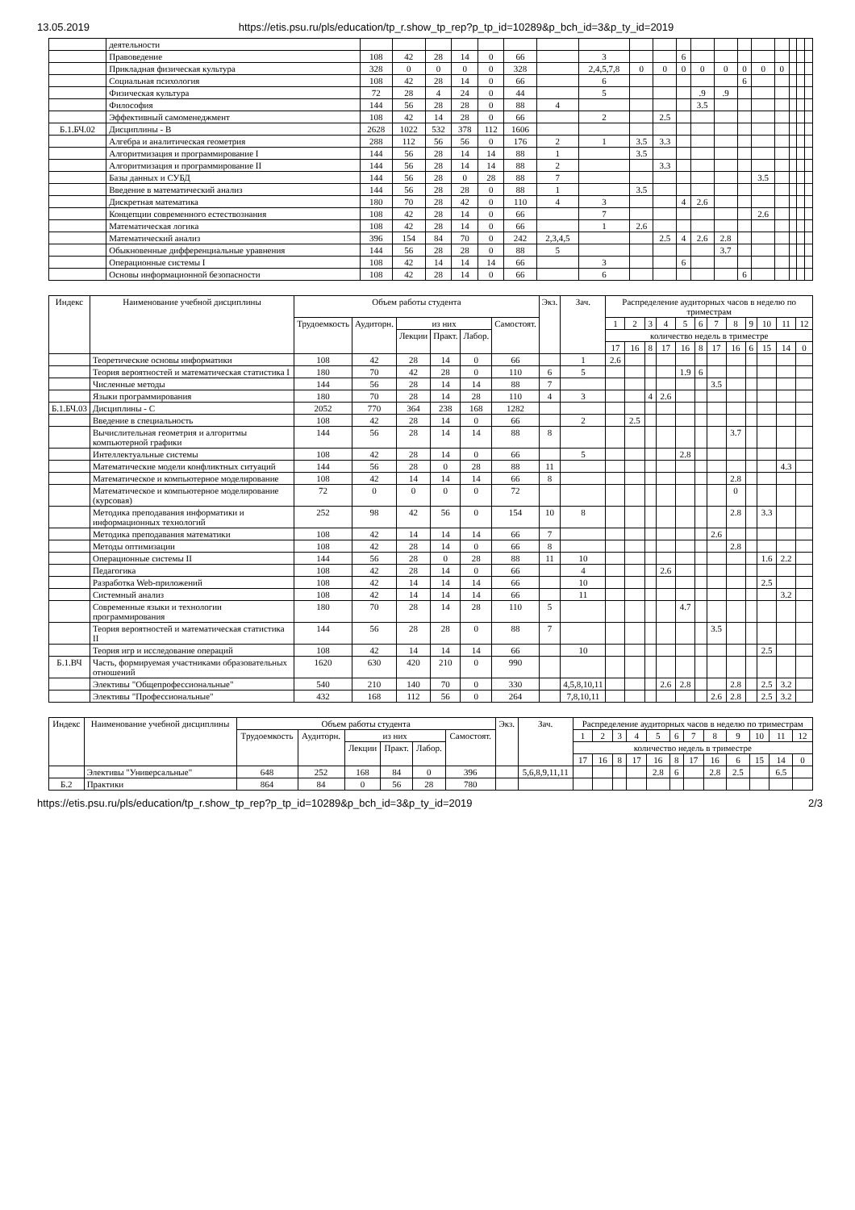13.05.2019 https://etis.psu.ru/pls/education/tp_r.show_tp_rep?p_tp_id=10289&p_bch_id=3&p_ty_id=2019
| | деятельности | | | | | | | | | | | | | | | | | | | |
| | Правоведение | 108 | 42 | 28 | 14 | 0 | 66 | | 3 | | | 6 | | | | | | | | |
| | Прикладная физическая культура | 328 | 0 | 0 | 0 | 0 | 328 | | 2,4,5,7,8 | 0 | 0 | 0 | 0 | 0 | 0 | 0 | 0 | | | |
| | Социальная психология | 108 | 42 | 28 | 14 | 0 | 66 | | 6 | | | | | | 6 | | | | | |
| | Физическая культура | 72 | 28 | 4 | 24 | 0 | 44 | | 5 | | | | .9 | .9 | | | | | | |
| | Философия | 144 | 56 | 28 | 28 | 0 | 88 | 4 | | | | | 3.5 | | | | | | | |
| | Эффективный самоменеджмент | 108 | 42 | 14 | 28 | 0 | 66 | | 2 | | 2.5 | | | | | | | | | |
| Б.1.БЧ.02 | Дисциплины - В | 2628 | 1022 | 532 | 378 | 112 | 1606 | | | | | | | | | | | | | |
| | Алгебра и аналитическая геометрия | 288 | 112 | 56 | 56 | 0 | 176 | 2 | 1 | 3.5 | 3.3 | | | | | | | | | |
| | Алгоритмизация и программирование I | 144 | 56 | 28 | 14 | 14 | 88 | 1 | | 3.5 | | | | | | | | | | |
| | Алгоритмизация и программирование II | 144 | 56 | 28 | 14 | 14 | 88 | 2 | | | 3.3 | | | | | | | | | |
| | Базы данных и СУБД | 144 | 56 | 28 | 0 | 28 | 88 | 7 | | | | | | | | 3.5 | | | | |
| | Введение в математический анализ | 144 | 56 | 28 | 28 | 0 | 88 | 1 | | 3.5 | | | | | | | | | | |
| | Дискретная математика | 180 | 70 | 28 | 42 | 0 | 110 | 4 | 3 | | | 4 | 2.6 | | | | | | | |
| | Концепции современного естествознания | 108 | 42 | 28 | 14 | 0 | 66 | | 7 | | | | | | | 2.6 | | | | |
| | Математическая логика | 108 | 42 | 28 | 14 | 0 | 66 | | 1 | 2.6 | | | | | | | | | | |
| | Математический анализ | 396 | 154 | 84 | 70 | 0 | 242 | 2,3,4,5 | | | 2.5 | 4 | 2.6 | 2.8 | | | | | | |
| | Обыкновенные дифференциальные уравнения | 144 | 56 | 28 | 28 | 0 | 88 | 5 | | | | | | 3.7 | | | | | | |
| | Операционные системы I | 108 | 42 | 14 | 14 | 14 | 66 | | 3 | | | 6 | | | | | | | | |
| | Основы информационной безопасности | 108 | 42 | 28 | 14 | 0 | 66 | | 6 | | | | | | 6 | | | | | |
| Индекс | Наименование учебной дисциплины | Объем работы студента | | | | | | Экз. | Зач. | Распределение аудиторных часов в неделю по триместрам | | | | | | | | | | | |
| --- | --- | --- | --- | --- | --- | --- | --- | --- | --- | --- | --- | --- | --- | --- | --- | --- | --- | --- | --- | --- | --- |
| | | Трудоемкость | Аудиторн. | из них | | | Самостоят. | | | 1 | 2 | 3 | 4 | 5 | 6 | 7 | 8 | 9 | 10 | 11 | 12 |
| | | | | Лекции | Практ. | Лабор. | | | | количество недель в триместре | | | | | | | | | | | |
| | | | | | | | | | | 17 | 16 | 8 | 17 | 16 | 8 | 17 | 16 | 6 | 15 | 14 | 0 |
| | Теоретические основы информатики | 108 | 42 | 28 | 14 | 0 | 66 | | 1 | 2.6 | | | | | | | | | | | |
| | Теория вероятностей и математическая статистика I | 180 | 70 | 42 | 28 | 0 | 110 | 6 | 5 | | | | | 1.9 | 6 | | | | | | |
| | Численные методы | 144 | 56 | 28 | 14 | 14 | 88 | 7 | | | | | | | | 3.5 | | | | | |
| | Языки программирования | 180 | 70 | 28 | 14 | 28 | 110 | 4 | 3 | | | 4 | 2.6 | | | | | | | | |
| Б.1.БЧ.03 | Дисциплины - С | 2052 | 770 | 364 | 238 | 168 | 1282 | | | | | | | | | | | | | | |
| | Введение в специальность | 108 | 42 | 28 | 14 | 0 | 66 | | 2 | | 2.5 | | | | | | | | | | |
| | Вычислительная геометрия и алгоритмы компьютерной графики | 144 | 56 | 28 | 14 | 14 | 88 | 8 | | | | | | | | | 3.7 | | | | |
| | Интеллектуальные системы | 108 | 42 | 28 | 14 | 0 | 66 | | 5 | | | | | 2.8 | | | | | | | |
| | Математические модели конфликтных ситуаций | 144 | 56 | 28 | 0 | 28 | 88 | 11 | | | | | | | | | | | | 4.3 | |
| | Математическое и компьютерное моделирование | 108 | 42 | 14 | 14 | 14 | 66 | 8 | | | | | | | | | 2.8 | | | | |
| | Математическое и компьютерное моделирование (курсовая) | 72 | 0 | 0 | 0 | 0 | 72 | | | | | | | | | | 0 | | | | |
| | Методика преподавания информатики и информационных технологий | 252 | 98 | 42 | 56 | 0 | 154 | 10 | 8 | | | | | | | | 2.8 | | 3.3 | | |
| | Методика преподавания математики | 108 | 42 | 14 | 14 | 14 | 66 | 7 | | | | | | | | 2.6 | | | | | |
| | Методы оптимизации | 108 | 42 | 28 | 14 | 0 | 66 | 8 | | | | | | | | | 2.8 | | | | |
| | Операционные системы II | 144 | 56 | 28 | 0 | 28 | 88 | 11 | 10 | | | | | | | | | | 1.6 | 2.2 | |
| | Педагогика | 108 | 42 | 28 | 14 | 0 | 66 | | 4 | | | | 2.6 | | | | | | | | |
| | Разработка Web-приложений | 108 | 42 | 14 | 14 | 14 | 66 | | 10 | | | | | | | | | | 2.5 | | |
| | Системный анализ | 108 | 42 | 14 | 14 | 14 | 66 | | 11 | | | | | | | | | | | 3.2 | |
| | Современные языки и технологии программирования | 180 | 70 | 28 | 14 | 28 | 110 | 5 | | | | | | 4.7 | | | | | | | |
| | Теория вероятностей и математическая статистика II | 144 | 56 | 28 | 28 | 0 | 88 | 7 | | | | | | | | 3.5 | | | | | |
| | Теория игр и исследование операций | 108 | 42 | 14 | 14 | 14 | 66 | | 10 | | | | | | | | | | 2.5 | | |
| Б.1.ВЧ | Часть, формируемая участниками образовательных отношений | 1620 | 630 | 420 | 210 | 0 | 990 | | | | | | | | | | | | | | |
| | Элективы "Общепрофессиональные" | 540 | 210 | 140 | 70 | 0 | 330 | | 4,5,8,10,11 | | | | 2.6 | 2.8 | | | 2.8 | | 2.5 | 3.2 | |
| | Элективы "Профессиональные" | 432 | 168 | 112 | 56 | 0 | 264 | | 7,8,10,11 | | | | | | | 2.6 | 2.8 | | 2.5 | 3.2 | |
| Индекс | Наименование учебной дисциплины | Объем работы студента | | | | | | Экз. | Зач. | Распределение аудиторных часов в неделю по триместрам | | | | | | | | | | | |
| --- | --- | --- | --- | --- | --- | --- | --- | --- | --- | --- | --- | --- | --- | --- | --- | --- | --- | --- | --- | --- | --- |
| | | Трудоемкость | Аудиторн. | из них | | | Самостоят. | | | 1 | 2 | 3 | 4 | 5 | 6 | 7 | 8 | 9 | 10 | 11 | 12 |
| | | | | Лекции | Практ. | Лабор. | | | | количество недель в триместре | | | | | | | | | | | |
| | | | | | | | | | | 17 | 16 | 8 | 17 | 16 | 8 | 17 | 16 | 6 | 15 | 14 | 0 |
| | Элективы "Универсальные" | 648 | 252 | 168 | 84 | 0 | 396 | | 5,6,8,9,11,11 | | | | | 2.8 | 6 | | 2.8 | 2.5 | | 6.5 | |
| Б.2 | Практики | 864 | 84 | 0 | 56 | 28 | 780 | | | | | | | | | | | | | | |
https://etis.psu.ru/pls/education/tp_r.show_tp_rep?p_tp_id=10289&p_bch_id=3&p_ty_id=2019 2/3